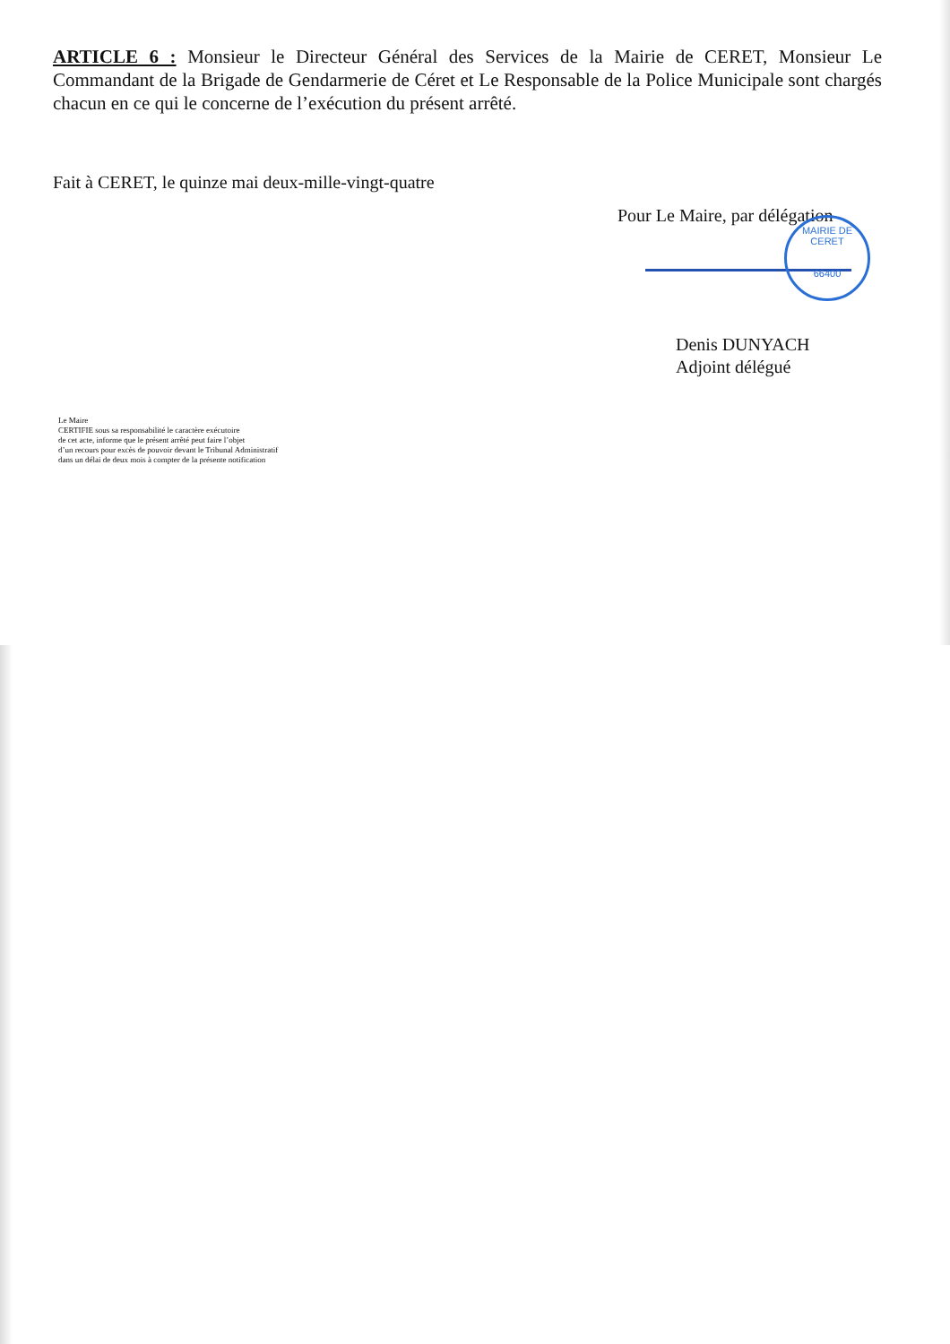ARTICLE 6 : Monsieur le Directeur Général des Services de la Mairie de CERET, Monsieur Le Commandant de la Brigade de Gendarmerie de Céret et Le Responsable de la Police Municipale sont chargés chacun en ce qui le concerne de l’exécution du présent arrêté.
Fait à CERET, le quinze mai deux-mille-vingt-quatre
Pour Le Maire, par délégation
MAIRIE DE CERET
66400
Denis DUNYACH
Adjoint délégué
Le Maire
CERTIFIE sous sa responsabilité le caractère exécutoire
de cet acte, informe que le présent arrêté peut faire l’objet
d’un recours pour excès de pouvoir devant le Tribunal Administratif
dans un délai de deux mois à compter de la présente notification